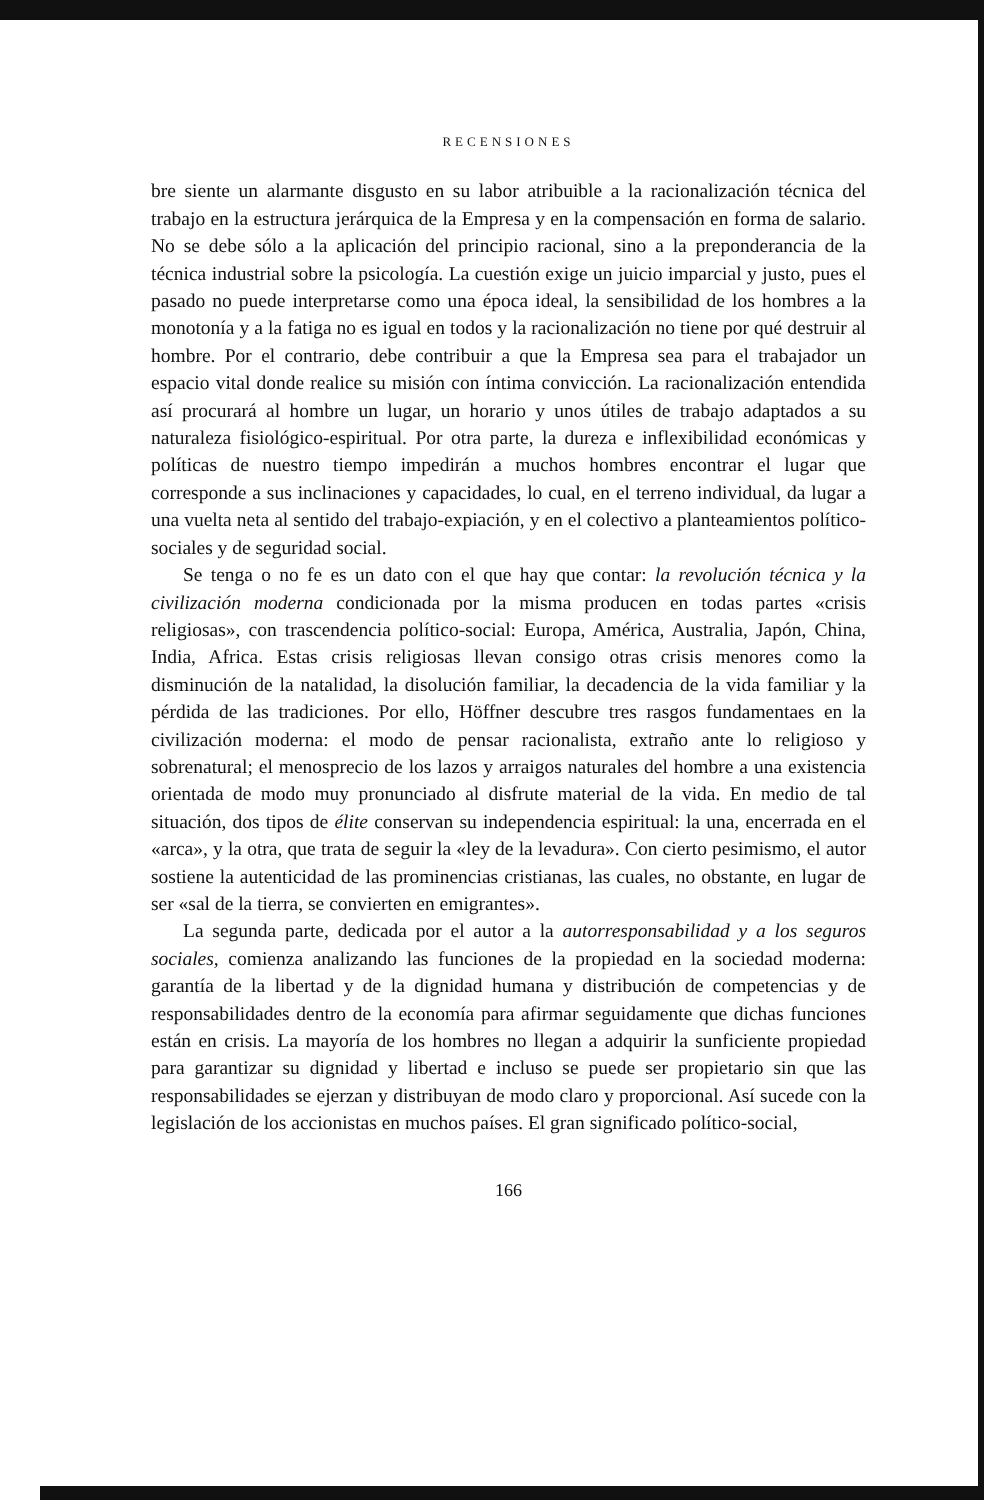RECENSIONES
bre siente un alarmante disgusto en su labor atribuible a la racionalización técnica del trabajo en la estructura jerárquica de la Empresa y en la compensación en forma de salario. No se debe sólo a la aplicación del principio racional, sino a la preponderancia de la técnica industrial sobre la psicología. La cuestión exige un juicio imparcial y justo, pues el pasado no puede interpretarse como una época ideal, la sensibilidad de los hombres a la monotonía y a la fatiga no es igual en todos y la racionalización no tiene por qué destruir al hombre. Por el contrario, debe contribuir a que la Empresa sea para el trabajador un espacio vital donde realice su misión con íntima convicción. La racionalización entendida así procurará al hombre un lugar, un horario y unos útiles de trabajo adaptados a su naturaleza fisiológico-espiritual. Por otra parte, la dureza e inflexibilidad económicas y políticas de nuestro tiempo impedirán a muchos hombres encontrar el lugar que corresponde a sus inclinaciones y capacidades, lo cual, en el terreno individual, da lugar a una vuelta neta al sentido del trabajo-expiación, y en el colectivo a planteamientos político-sociales y de seguridad social.
Se tenga o no fe es un dato con el que hay que contar: la revolución técnica y la civilización moderna condicionada por la misma producen en todas partes «crisis religiosas», con trascendencia político-social: Europa, América, Australia, Japón, China, India, Africa. Estas crisis religiosas llevan consigo otras crisis menores como la disminución de la natalidad, la disolución familiar, la decadencia de la vida familiar y la pérdida de las tradiciones. Por ello, Höffner descubre tres rasgos fundamentaes en la civilización moderna: el modo de pensar racionalista, extraño ante lo religioso y sobrenatural; el menosprecio de los lazos y arraigos naturales del hombre a una existencia orientada de modo muy pronunciado al disfrute material de la vida. En medio de tal situación, dos tipos de élite conservan su independencia espiritual: la una, encerrada en el «arca», y la otra, que trata de seguir la «ley de la levadura». Con cierto pesimismo, el autor sostiene la autenticidad de las prominencias cristianas, las cuales, no obstante, en lugar de ser «sal de la tierra, se convierten en emigrantes».
La segunda parte, dedicada por el autor a la autorresponsabilidad y a los seguros sociales, comienza analizando las funciones de la propiedad en la sociedad moderna: garantía de la libertad y de la dignidad humana y distribución de competencias y de responsabilidades dentro de la economía para afirmar seguidamente que dichas funciones están en crisis. La mayoría de los hombres no llegan a adquirir la sunficiente propiedad para garantizar su dignidad y libertad e incluso se puede ser propietario sin que las responsabilidades se ejerzan y distribuyan de modo claro y proporcional. Así sucede con la legislación de los accionistas en muchos países. El gran significado político-social,
166